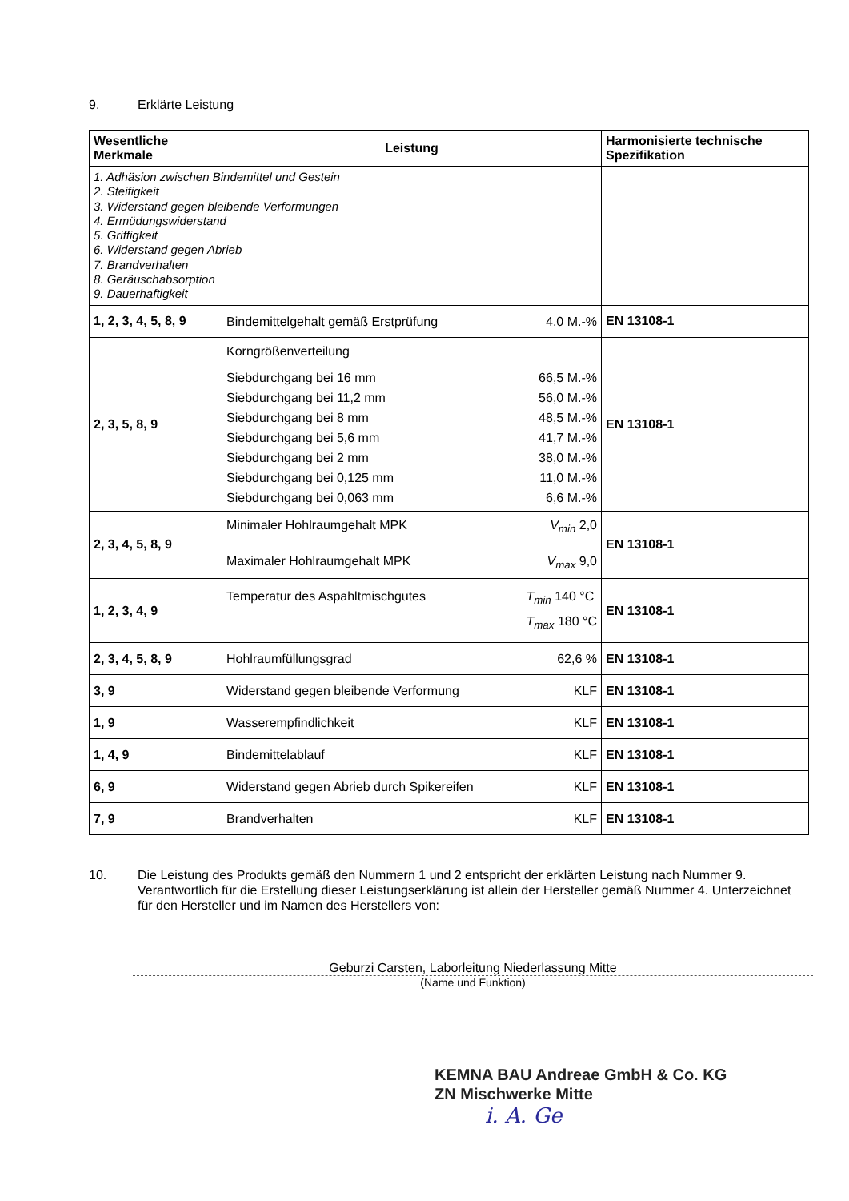9. Erklärte Leistung
| Wesentliche Merkmale | Leistung | Harmonisierte technische Spezifikation |
| --- | --- | --- |
| 1. Adhäsion zwischen Bindemittel und Gestein 2. Steifigkeit 3. Widerstand gegen bleibende Verformungen 4. Ermüdungswiderstand 5. Griffigkeit 6. Widerstand gegen Abrieb 7. Brandverhalten 8. Geräuschabsorption 9. Dauerhaftigkeit | | |
| 1, 2, 3, 4, 5, 8, 9 | Bindemittelgehalt gemäß Erstprüfung 4,0 M.-% | EN 13108-1 |
| 2, 3, 5, 8, 9 | Korngrößenverteilung Siebdurchgang bei 16 mm 66,5 M.-% Siebdurchgang bei 11,2 mm 56,0 M.-% Siebdurchgang bei 8 mm 48,5 M.-% Siebdurchgang bei 5,6 mm 41,7 M.-% Siebdurchgang bei 2 mm 38,0 M.-% Siebdurchgang bei 0,125 mm 11,0 M.-% Siebdurchgang bei 0,063 mm 6,6 M.-% | EN 13108-1 |
| 2, 3, 4, 5, 8, 9 | Minimaler Hohlraumgehalt MPK V<sub>min</sub> 2,0 Maximaler Hohlraumgehalt MPK V<sub>max</sub> 9,0 | EN 13108-1 |
| 1, 2, 3, 4, 9 | Temperatur des Aspahltmischgutes T<sub>min</sub> 140 °C T<sub>max</sub> 180 °C | EN 13108-1 |
| 2, 3, 4, 5, 8, 9 | Hohlraumfüllungsgrad 62,6 % | EN 13108-1 |
| 3, 9 | Widerstand gegen bleibende Verformung KLF | EN 13108-1 |
| 1, 9 | Wasserempfindlichkeit KLF | EN 13108-1 |
| 1, 4, 9 | Bindemittelablauf KLF | EN 13108-1 |
| 6, 9 | Widerstand gegen Abrieb durch Spikereifen KLF | EN 13108-1 |
| 7, 9 | Brandverhalten KLF | EN 13108-1 |
10. Die Leistung des Produkts gemäß den Nummern 1 und 2 entspricht der erklärten Leistung nach Nummer 9. Verantwortlich für die Erstellung dieser Leistungserklärung ist allein der Hersteller gemäß Nummer 4. Unterzeichnet für den Hersteller und im Namen des Herstellers von:
Geburzi Carsten, Laborleitung Niederlassung Mitte
(Name und Funktion)
KEMNA BAU Andreae GmbH & Co. KG
ZN Mischwerke Mitte
i. A. Ge